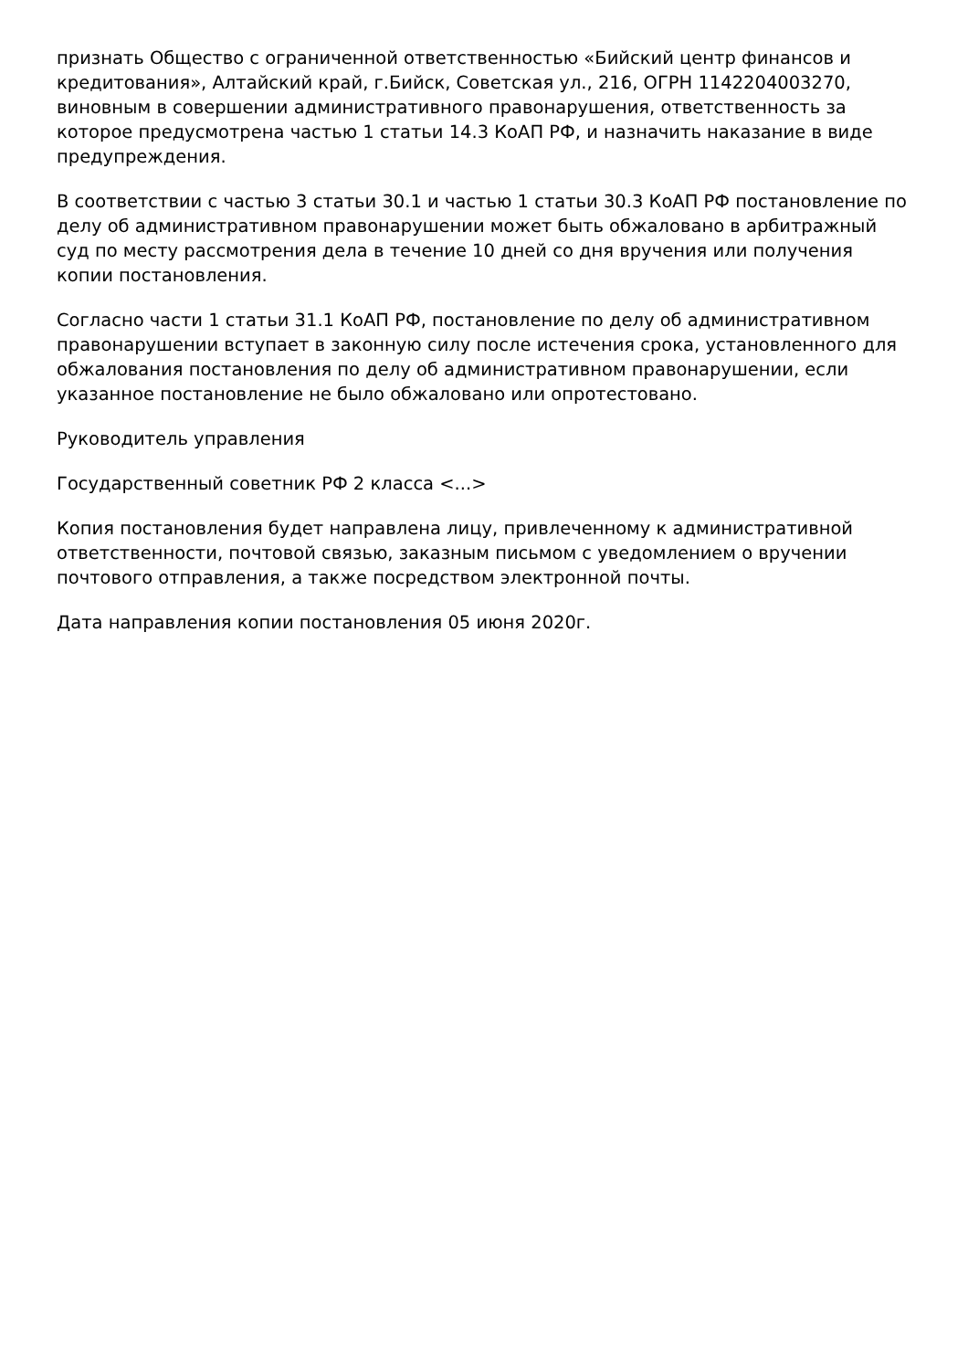признать Общество с ограниченной ответственностью «Бийский центр финансов и кредитования», Алтайский край, г.Бийск, Советская ул., 216, ОГРН 1142204003270, виновным в совершении административного правонарушения, ответственность за которое предусмотрена частью 1 статьи 14.3 КоАП РФ, и назначить наказание в виде предупреждения.
В соответствии с частью 3 статьи 30.1 и частью 1 статьи 30.3 КоАП РФ постановление по делу об административном правонарушении может быть обжаловано в арбитражный суд по месту рассмотрения дела в течение 10 дней со дня вручения или получения копии постановления.
Согласно части 1 статьи 31.1 КоАП РФ, постановление по делу об административном правонарушении вступает в законную силу после истечения срока, установленного для обжалования постановления по делу об административном правонарушении, если указанное постановление не было обжаловано или опротестовано.
Руководитель управления
Государственный советник РФ 2 класса <...>
Копия постановления будет направлена лицу, привлеченному к административной ответственности, почтовой связью, заказным письмом с уведомлением о вручении почтового отправления, а также посредством электронной почты.
Дата направления копии постановления 05 июня 2020г.